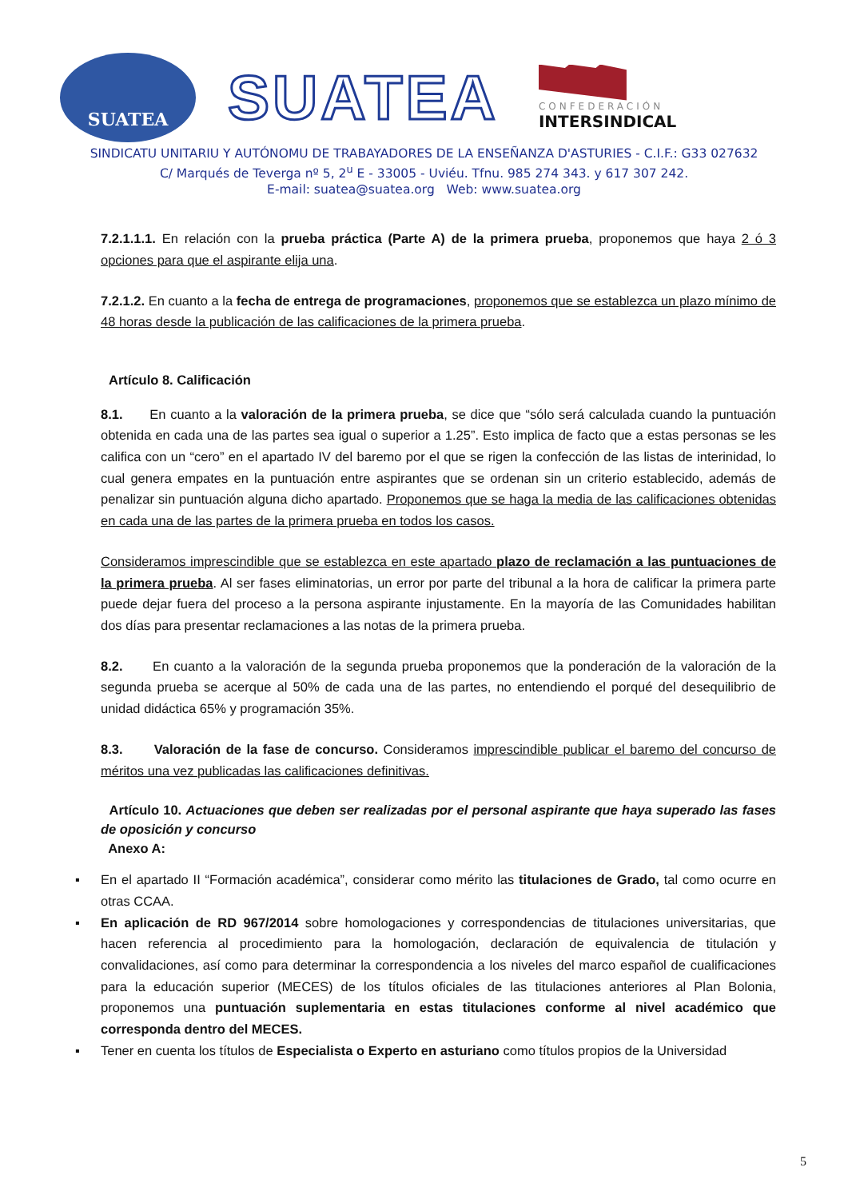SUATEA
SUATEA
CONFEDERACIÓN
INTERSINDICAL
SINDICATU UNITARIU Y AUTÓNOMU DE TRABAYADORES DE LA ENSEÑANZA D'ASTURIES - C.I.F.: G33 027632
C/ Marqués de Teverga nº 5, 2<sup>u</sup> E - 33005 - Uviéu. Tfnu. 985 274 343. y 617 307 242.
E-mail: suatea@suatea.org Web: www.suatea.org
7.2.1.1.1. En relación con la prueba práctica (Parte A) de la primera prueba, proponemos que haya 2 ó 3 opciones para que el aspirante elija una.
7.2.1.2. En cuanto a la fecha de entrega de programaciones, proponemos que se establezca un plazo mínimo de 48 horas desde la publicación de las calificaciones de la primera prueba.
Artículo 8. Calificación
8.1. En cuanto a la valoración de la primera prueba, se dice que “sólo será calculada cuando la puntuación obtenida en cada una de las partes sea igual o superior a 1.25”. Esto implica de facto que a estas personas se les califica con un “cero” en el apartado IV del baremo por el que se rigen la confección de las listas de interinidad, lo cual genera empates en la puntuación entre aspirantes que se ordenan sin un criterio establecido, además de penalizar sin puntuación alguna dicho apartado. Proponemos que se haga la media de las calificaciones obtenidas en cada una de las partes de la primera prueba en todos los casos.
Consideramos imprescindible que se establezca en este apartado plazo de reclamación a las puntuaciones de la primera prueba. Al ser fases eliminatorias, un error por parte del tribunal a la hora de calificar la primera parte puede dejar fuera del proceso a la persona aspirante injustamente. En la mayoría de las Comunidades habilitan dos días para presentar reclamaciones a las notas de la primera prueba.
8.2. En cuanto a la valoración de la segunda prueba proponemos que la ponderación de la valoración de la segunda prueba se acerque al 50% de cada una de las partes, no entendiendo el porqué del desequilibrio de unidad didáctica 65% y programación 35%.
8.3. Valoración de la fase de concurso. Consideramos imprescindible publicar el baremo del concurso de méritos una vez publicadas las calificaciones definitivas.
Artículo 10. Actuaciones que deben ser realizadas por el personal aspirante que haya superado las fases de oposición y concurso
Anexo A:
▪ En el apartado II “Formación académica”, considerar como mérito las titulaciones de Grado, tal como ocurre en otras CCAA.
▪ En aplicación de RD 967/2014 sobre homologaciones y correspondencias de titulaciones universitarias, que hacen referencia al procedimiento para la homologación, declaración de equivalencia de titulación y convalidaciones, así como para determinar la correspondencia a los niveles del marco español de cualificaciones para la educación superior (MECES) de los títulos oficiales de las titulaciones anteriores al Plan Bolonia, proponemos una puntuación suplementaria en estas titulaciones conforme al nivel académico que corresponda dentro del MECES.
▪ Tener en cuenta los títulos de Especialista o Experto en asturiano como títulos propios de la Universidad
5